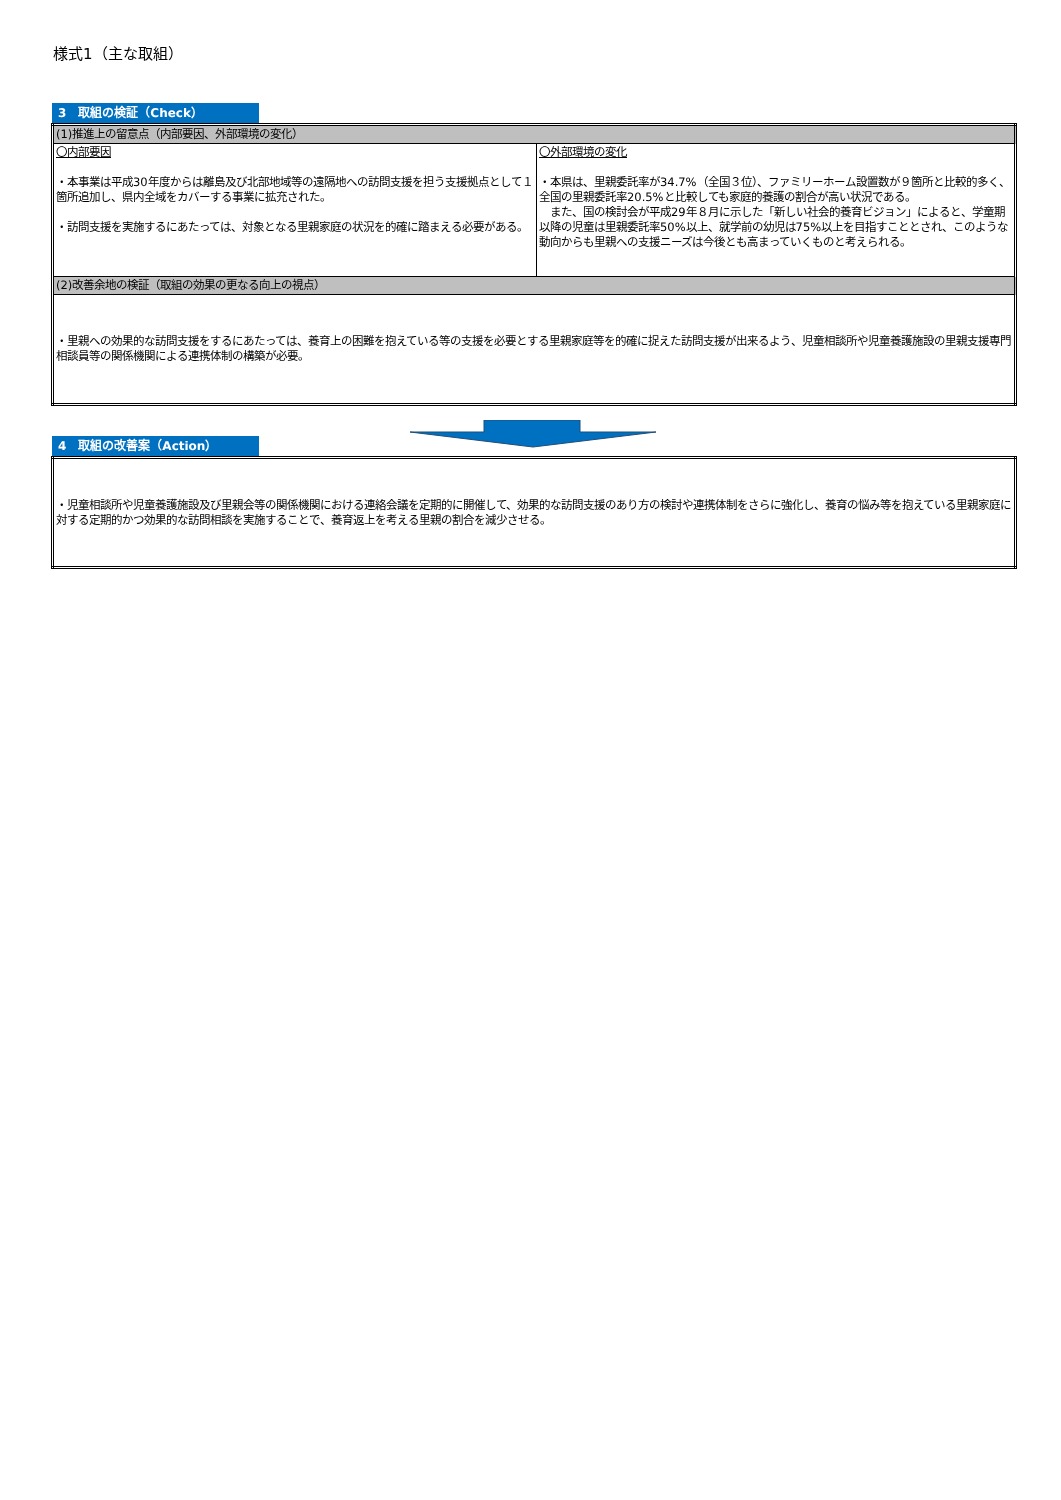様式1（主な取組）
3　取組の検証（Check）
| (1)推進上の留意点（内部要因、外部環境の変化） | |
| 〇内部要因 ・本事業は平成30年度からは離島及び北部地域等の遠隔地への訪問支援を担う支援拠点として１箇所追加し、県内全域をカバーする事業に拡充された。 ・訪問支援を実施するにあたっては、対象となる里親家庭の状況を的確に踏まえる必要がある。 | 〇外部環境の変化 ・本県は、里親委託率が34.7%（全国３位）、ファミリーホーム設置数が９箇所と比較的多く、全国の里親委託率20.5%と比較しても家庭的養護の割合が高い状況である。 また、国の検討会が平成29年８月に示した「新しい社会的養育ビジョン」によると、学童期以降の児童は里親委託率50%以上、就学前の幼児は75%以上を目指すこととされ、このような動向からも里親への支援ニーズは今後とも高まっていくものと考えられる。 |
| (2)改善余地の検証（取組の効果の更なる向上の視点） | |
| ・里親への効果的な訪問支援をするにあたっては、養育上の困難を抱えている等の支援を必要とする里親家庭等を的確に捉えた訪問支援が出来るよう、児童相談所や児童養護施設の里親支援専門相談員等の関係機関による連携体制の構築が必要。 | |
4　取組の改善案（Action）
| ・児童相談所や児童養護施設及び里親会等の関係機関における連絡会議を定期的に開催して、効果的な訪問支援のあり方の検討や連携体制をさらに強化し、養育の悩み等を抱えている里親家庭に対する定期的かつ効果的な訪問相談を実施することで、養育返上を考える里親の割合を減少させる。 |